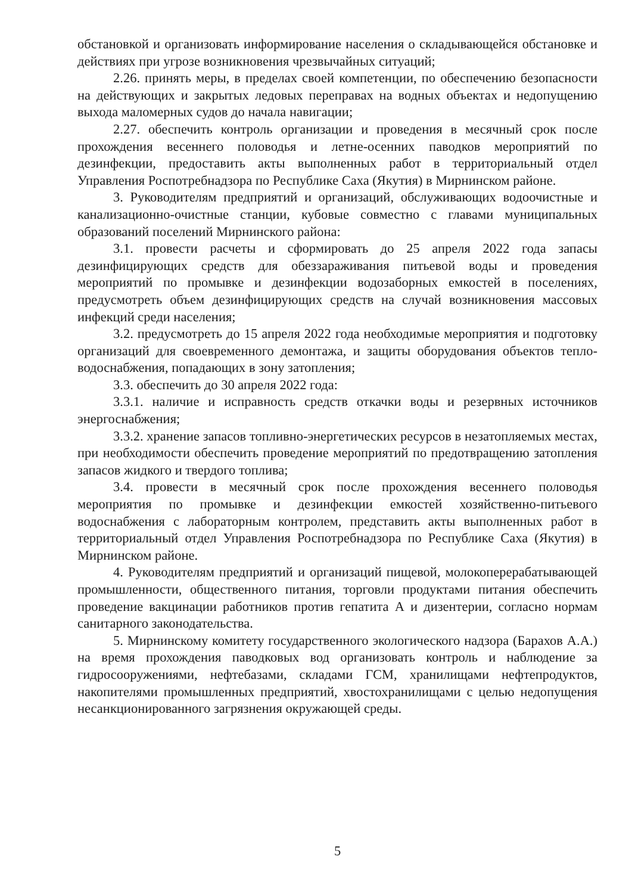обстановкой и организовать информирование населения о складывающейся обстановке и действиях при угрозе возникновения чрезвычайных ситуаций;
2.26. принять меры, в пределах своей компетенции, по обеспечению безопасности на действующих и закрытых ледовых переправах на водных объектах и недопущению выхода маломерных судов до начала навигации;
2.27. обеспечить контроль организации и проведения в месячный срок после прохождения весеннего половодья и летне-осенних паводков мероприятий по дезинфекции, предоставить акты выполненных работ в территориальный отдел Управления Роспотребнадзора по Республике Саха (Якутия) в Мирнинском районе.
3. Руководителям предприятий и организаций, обслуживающих водоочистные и канализационно-очистные станции, кубовые совместно с главами муниципальных образований поселений Мирнинского района:
3.1. провести расчеты и сформировать до 25 апреля 2022 года запасы дезинфицирующих средств для обеззараживания питьевой воды и проведения мероприятий по промывке и дезинфекции водозаборных емкостей в поселениях, предусмотреть объем дезинфицирующих средств на случай возникновения массовых инфекций среди населения;
3.2. предусмотреть до 15 апреля 2022 года необходимые мероприятия и подготовку организаций для своевременного демонтажа, и защиты оборудования объектов тепло- водоснабжения, попадающих в зону затопления;
3.3. обеспечить до 30 апреля 2022 года:
3.3.1. наличие и исправность средств откачки воды и резервных источников энергоснабжения;
3.3.2. хранение запасов топливно-энергетических ресурсов в незатопляемых местах, при необходимости обеспечить проведение мероприятий по предотвращению затопления запасов жидкого и твердого топлива;
3.4. провести в месячный срок после прохождения весеннего половодья мероприятия по промывке и дезинфекции емкостей хозяйственно-питьевого водоснабжения с лабораторным контролем, представить акты выполненных работ в территориальный отдел Управления Роспотребнадзора по Республике Саха (Якутия) в Мирнинском районе.
4. Руководителям предприятий и организаций пищевой, молокоперерабатывающей промышленности, общественного питания, торговли продуктами питания обеспечить проведение вакцинации работников против гепатита А и дизентерии, согласно нормам санитарного законодательства.
5. Мирнинскому комитету государственного экологического надзора (Барахов А.А.) на время прохождения паводковых вод организовать контроль и наблюдение за гидросооружениями, нефтебазами, складами ГСМ, хранилищами нефтепродуктов, накопителями промышленных предприятий, хвостохранилищами с целью недопущения несанкционированного загрязнения окружающей среды.
5